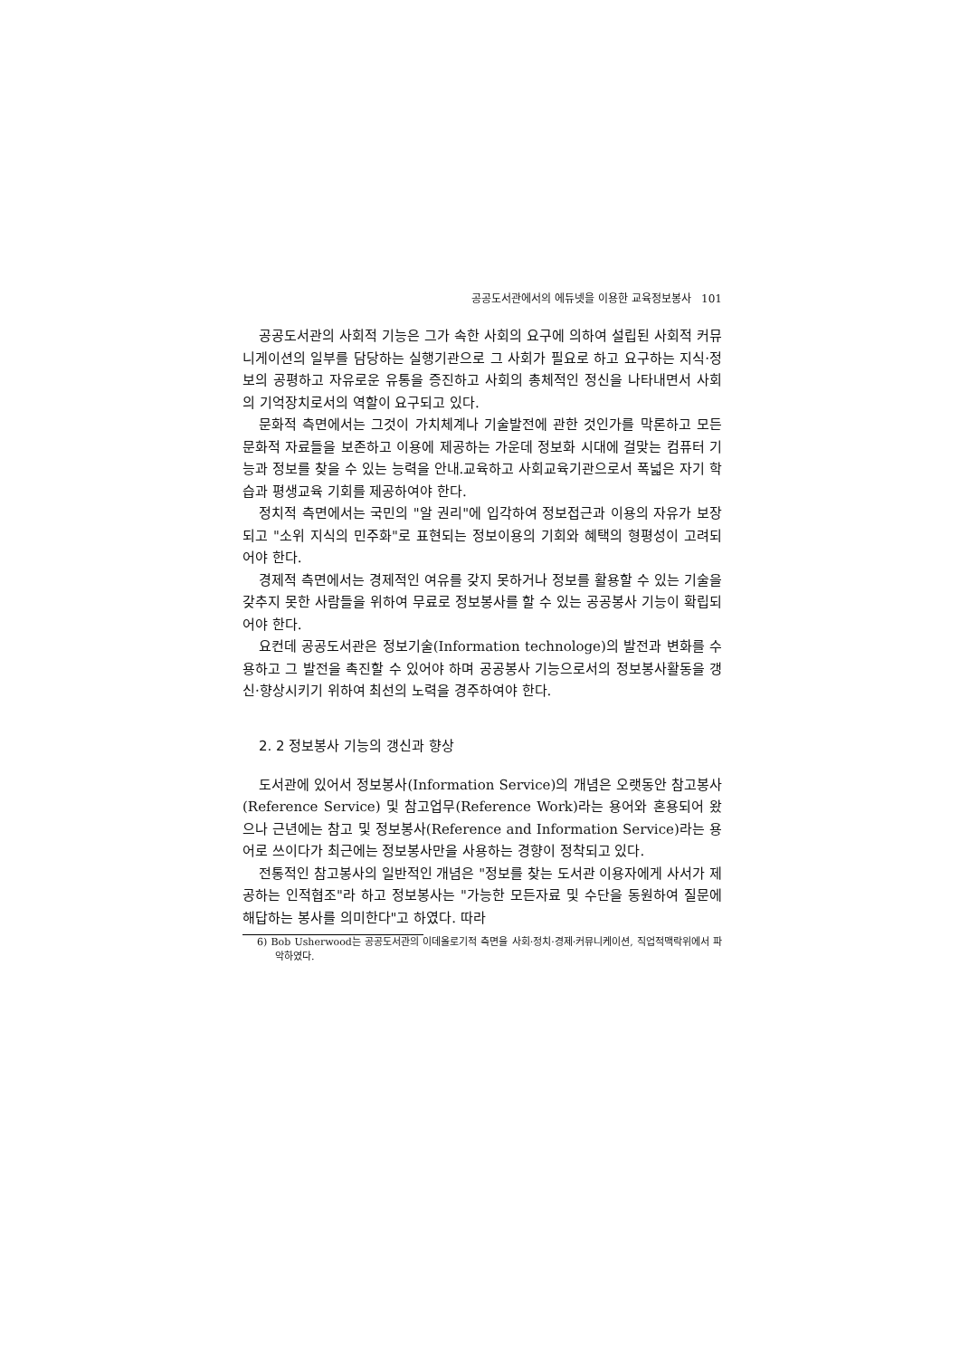공공도서관에서의 에듀넷을 이용한 교육정보봉사 101
공공도서관의 사회적 기능은 그가 속한 사회의 요구에 의하여 설립된 사회적 커뮤니게이션의 일부를 담당하는 실행기관으로 그 사회가 필요로 하고 요구하는 지식·정보의 공평하고 자유로운 유통을 증진하고 사회의 총체적인 정신을 나타내면서 사회의 기억장치로서의 역할이 요구되고 있다.
문화적 측면에서는 그것이 가치체계나 기술발전에 관한 것인가를 막론하고 모든 문화적 자료들을 보존하고 이용에 제공하는 가운데 정보화 시대에 걸맞는 컴퓨터 기능과 정보를 찾을 수 있는 능력을 안내.교육하고 사회교육기관으로서 폭넓은 자기 학습과 평생교육 기회를 제공하여야 한다.
정치적 측면에서는 국민의 "알 권리"에 입각하여 정보접근과 이용의 자유가 보장되고 "소위 지식의 민주화"로 표현되는 정보이용의 기회와 혜택의 형평성이 고려되어야 한다.
경제적 측면에서는 경제적인 여유를 갖지 못하거나 정보를 활용할 수 있는 기술을 갖추지 못한 사람들을 위하여 무료로 정보봉사를 할 수 있는 공공봉사 기능이 확립되어야 한다.
요컨데 공공도서관은 정보기술(Information technologe)의 발전과 변화를 수용하고 그 발전을 촉진할 수 있어야 하며 공공봉사 기능으로서의 정보봉사활동을 갱신·향상시키기 위하여 최선의 노력을 경주하여야 한다.
2. 2 정보봉사 기능의 갱신과 향상
도서관에 있어서 정보봉사(Information Service)의 개념은 오랫동안 참고봉사(Reference Service) 및 참고업무(Reference Work)라는 용어와 혼용되어 왔으나 근년에는 참고 및 정보봉사(Reference and Information Service)라는 용어로 쓰이다가 최근에는 정보봉사만을 사용하는 경향이 정착되고 있다.
전통적인 참고봉사의 일반적인 개념은 "정보를 찾는 도서관 이용자에게 사서가 제공하는 인적협조"라 하고 정보봉사는 "가능한 모든자료 및 수단을 동원하여 질문에 해답하는 봉사를 의미한다"고 하였다. 따라
6) Bob Usherwood는 공공도서관의 이데올로기적 측면을 사회·정치·경제·커뮤니케이션, 직업적맥락위에서 파악하였다.